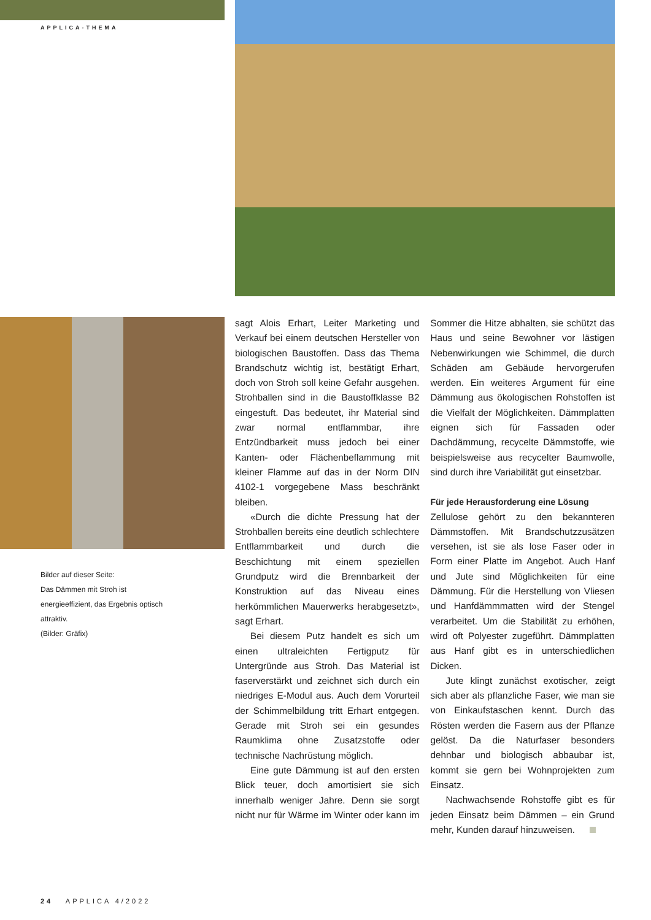APPLICA-THEMA
Bilder auf dieser Seite:
Das Dämmen mit Stroh ist energieeffizient, das Ergebnis optisch attraktiv.
(Bilder: Gräfix)
sagt Alois Erhart, Leiter Marketing und Verkauf bei einem deutschen Hersteller von biologischen Baustoffen. Dass das Thema Brandschutz wichtig ist, bestätigt Erhart, doch von Stroh soll keine Gefahr ausgehen. Strohballen sind in die Baustoffklasse B2 eingestuft. Das bedeutet, ihr Material sind zwar normal entflammbar, ihre Entzündbarkeit muss jedoch bei einer Kanten- oder Flächenbeflammung mit kleiner Flamme auf das in der Norm DIN 4102-1 vorgegebene Mass beschränkt bleiben.
«Durch die dichte Pressung hat der Strohballen bereits eine deutlich schlechtere Entflammbarkeit und durch die Beschichtung mit einem speziellen Grundputz wird die Brennbarkeit der Konstruktion auf das Niveau eines herkömmlichen Mauerwerks herabgesetzt», sagt Erhart.
Bei diesem Putz handelt es sich um einen ultraleichten Fertigputz für Untergründe aus Stroh. Das Material ist faserverstärkt und zeichnet sich durch ein niedriges E-Modul aus. Auch dem Vorurteil der Schimmelbildung tritt Erhart entgegen. Gerade mit Stroh sei ein gesundes Raumklima ohne Zusatzstoffe oder technische Nachrüstung möglich.
Eine gute Dämmung ist auf den ersten Blick teuer, doch amortisiert sie sich innerhalb weniger Jahre. Denn sie sorgt nicht nur für Wärme im Winter oder kann im Sommer die Hitze abhalten, sie schützt das Haus und seine Bewohner vor lästigen Nebenwirkungen wie Schimmel, die durch Schäden am Gebäude hervorgerufen werden. Ein weiteres Argument für eine Dämmung aus ökologischen Rohstoffen ist die Vielfalt der Möglichkeiten. Dämmplatten eignen sich für Fassaden oder Dachdämmung, recycelte Dämmstoffe, wie beispielsweise aus recycelter Baumwolle, sind durch ihre Variabilität gut einsetzbar.
Für jede Herausforderung eine Lösung
Zellulose gehört zu den bekannteren Dämmstoffen. Mit Brandschutzzusätzen versehen, ist sie als lose Faser oder in Form einer Platte im Angebot. Auch Hanf und Jute sind Möglichkeiten für eine Dämmung. Für die Herstellung von Vliesen und Hanfdämmmatten wird der Stengel verarbeitet. Um die Stabilität zu erhöhen, wird oft Polyester zugeführt. Dämmplatten aus Hanf gibt es in unterschiedlichen Dicken.
Jute klingt zunächst exotischer, zeigt sich aber als pflanzliche Faser, wie man sie von Einkaufstaschen kennt. Durch das Rösten werden die Fasern aus der Pflanze gelöst. Da die Naturfaser besonders dehnbar und biologisch abbaubar ist, kommt sie gern bei Wohnprojekten zum Einsatz.
Nachwachsende Rohstoffe gibt es für jeden Einsatz beim Dämmen – ein Grund mehr, Kunden darauf hinzuweisen.
24 APPLICA 4/2022